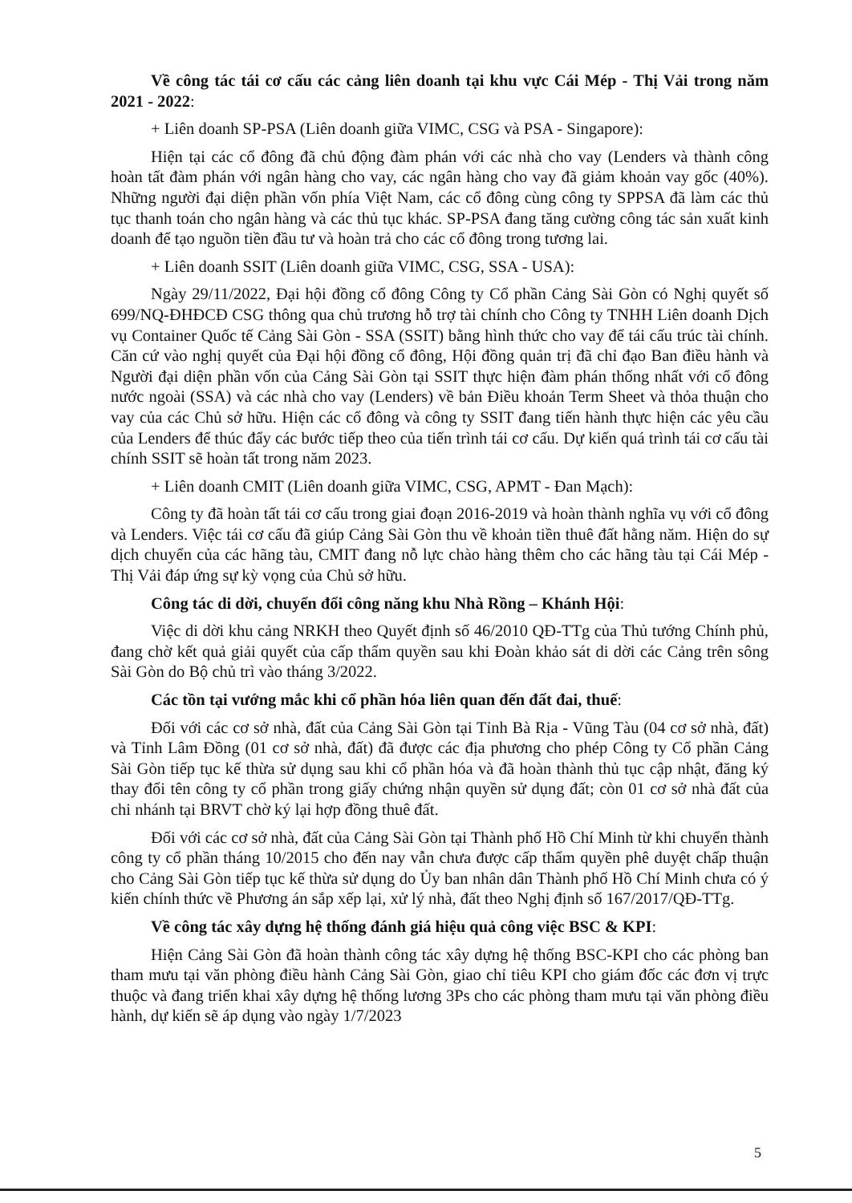Về công tác tái cơ cấu các cảng liên doanh tại khu vực Cái Mép - Thị Vải trong năm 2021 - 2022:
+ Liên doanh SP-PSA (Liên doanh giữa VIMC, CSG và PSA - Singapore):
Hiện tại các cổ đông đã chủ động đàm phán với các nhà cho vay (Lenders và thành công hoàn tất đàm phán với ngân hàng cho vay, các ngân hàng cho vay đã giảm khoản vay gốc (40%). Những người đại diện phần vốn phía Việt Nam, các cổ đông cùng công ty SPPSA đã làm các thủ tục thanh toán cho ngân hàng và các thủ tục khác. SP-PSA đang tăng cường công tác sản xuất kinh doanh để tạo nguồn tiền đầu tư và hoàn trả cho các cổ đông trong tương lai.
+ Liên doanh SSIT (Liên doanh giữa VIMC, CSG, SSA - USA):
Ngày 29/11/2022, Đại hội đồng cổ đông Công ty Cổ phần Cảng Sài Gòn có Nghị quyết số 699/NQ-ĐHĐCĐ CSG thông qua chủ trương hỗ trợ tài chính cho Công ty TNHH Liên doanh Dịch vụ Container Quốc tế Cảng Sài Gòn - SSA (SSIT) bằng hình thức cho vay để tái cấu trúc tài chính. Căn cứ vào nghị quyết của Đại hội đồng cổ đông, Hội đồng quản trị đã chỉ đạo Ban điều hành và Người đại diện phần vốn của Cảng Sài Gòn tại SSIT thực hiện đàm phán thống nhất với cổ đông nước ngoài (SSA) và các nhà cho vay (Lenders) về bản Điều khoản Term Sheet và thỏa thuận cho vay của các Chủ sở hữu. Hiện các cổ đông và công ty SSIT đang tiến hành thực hiện các yêu cầu của Lenders để thúc đẩy các bước tiếp theo của tiến trình tái cơ cấu. Dự kiến quá trình tái cơ cấu tài chính SSIT sẽ hoàn tất trong năm 2023.
+ Liên doanh CMIT (Liên doanh giữa VIMC, CSG, APMT - Đan Mạch):
Công ty đã hoàn tất tái cơ cấu trong giai đoạn 2016-2019 và hoàn thành nghĩa vụ với cổ đông và Lenders. Việc tái cơ cấu đã giúp Cảng Sài Gòn thu về khoản tiền thuê đất hằng năm. Hiện do sự dịch chuyển của các hãng tàu, CMIT đang nỗ lực chào hàng thêm cho các hãng tàu tại Cái Mép - Thị Vải đáp ứng sự kỳ vọng của Chủ sở hữu.
Công tác di dời, chuyển đổi công năng khu Nhà Rồng – Khánh Hội:
Việc di dời khu cảng NRKH theo Quyết định số 46/2010 QĐ-TTg của Thủ tướng Chính phủ, đang chờ kết quả giải quyết của cấp thẩm quyền sau khi Đoàn khảo sát di dời các Cảng trên sông Sài Gòn do Bộ chủ trì vào tháng 3/2022.
Các tồn tại vướng mắc khi cổ phần hóa liên quan đến đất đai, thuế:
Đối với các cơ sở nhà, đất của Cảng Sài Gòn tại Tỉnh Bà Rịa - Vũng Tàu (04 cơ sở nhà, đất) và Tỉnh Lâm Đồng (01 cơ sở nhà, đất) đã được các địa phương cho phép Công ty Cổ phần Cảng Sài Gòn tiếp tục kế thừa sử dụng sau khi cổ phần hóa và đã hoàn thành thủ tục cập nhật, đăng ký thay đổi tên công ty cổ phần trong giấy chứng nhận quyền sử dụng đất; còn 01 cơ sở nhà đất của chi nhánh tại BRVT chờ ký lại hợp đồng thuê đất.
Đối với các cơ sở nhà, đất của Cảng Sài Gòn tại Thành phố Hồ Chí Minh từ khi chuyển thành công ty cổ phần tháng 10/2015 cho đến nay vẫn chưa được cấp thẩm quyền phê duyệt chấp thuận cho Cảng Sài Gòn tiếp tục kế thừa sử dụng do Ủy ban nhân dân Thành phố Hồ Chí Minh chưa có ý kiến chính thức về Phương án sắp xếp lại, xử lý nhà, đất theo Nghị định số 167/2017/QĐ-TTg.
Về công tác xây dựng hệ thống đánh giá hiệu quả công việc BSC & KPI:
Hiện Cảng Sài Gòn đã hoàn thành công tác xây dựng hệ thống BSC-KPI cho các phòng ban tham mưu tại văn phòng điều hành Cảng Sài Gòn, giao chỉ tiêu KPI cho giám đốc các đơn vị trực thuộc và đang triển khai xây dựng hệ thống lương 3Ps cho các phòng tham mưu tại văn phòng điều hành, dự kiến sẽ áp dụng vào ngày 1/7/2023
5